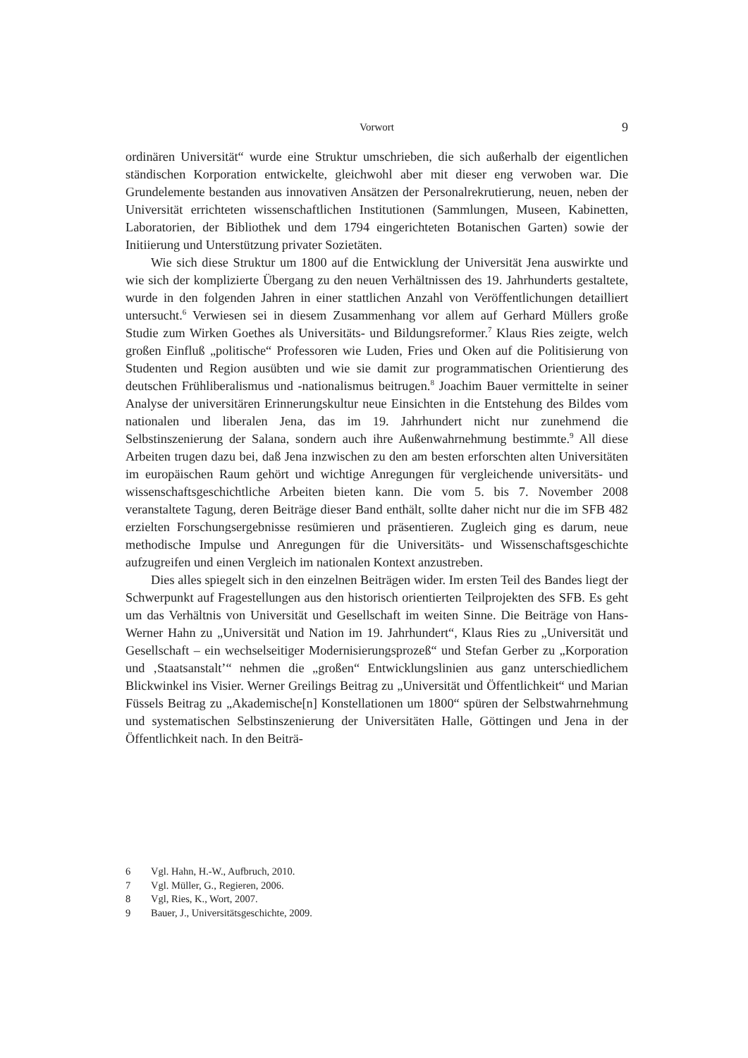Vorwort
9
ordinären Universität“ wurde eine Struktur umschrieben, die sich außerhalb der eigentlichen ständischen Korporation entwickelte, gleichwohl aber mit dieser eng verwoben war. Die Grundelemente bestanden aus innovativen Ansätzen der Personalrekrutierung, neuen, neben der Universität errichteten wissenschaftlichen Institutionen (Sammlungen, Museen, Kabinetten, Laboratorien, der Bibliothek und dem 1794 eingerichteten Botanischen Garten) sowie der Initiierung und Unterstützung privater Sozietäten.
Wie sich diese Struktur um 1800 auf die Entwicklung der Universität Jena auswirkte und wie sich der komplizierte Übergang zu den neuen Verhältnissen des 19. Jahrhunderts gestaltete, wurde in den folgenden Jahren in einer stattlichen Anzahl von Veröffentlichungen detailliert untersucht.<sup>6</sup> Verwiesen sei in diesem Zusammenhang vor allem auf Gerhard Müllers große Studie zum Wirken Goethes als Universitäts- und Bildungsreformer.<sup>7</sup> Klaus Ries zeigte, welch großen Einfluß „politische“ Professoren wie Luden, Fries und Oken auf die Politisierung von Studenten und Region ausübten und wie sie damit zur programmatischen Orientierung des deutschen Frühliberalismus und -nationalismus beitrugen.<sup>8</sup> Joachim Bauer vermittelte in seiner Analyse der universitären Erinnerungskultur neue Einsichten in die Entstehung des Bildes vom nationalen und liberalen Jena, das im 19. Jahrhundert nicht nur zunehmend die Selbstinszenierung der Salana, sondern auch ihre Außenwahrnehmung bestimmte.<sup>9</sup> All diese Arbeiten trugen dazu bei, daß Jena inzwischen zu den am besten erforschten alten Universitäten im europäischen Raum gehört und wichtige Anregungen für vergleichende universitäts- und wissenschaftsgeschichtliche Arbeiten bieten kann. Die vom 5. bis 7. November 2008 veranstaltete Tagung, deren Beiträge dieser Band enthält, sollte daher nicht nur die im SFB 482 erzielten Forschungsergebnisse resümieren und präsentieren. Zugleich ging es darum, neue methodische Impulse und Anregungen für die Universitäts- und Wissenschaftsgeschichte aufzugreifen und einen Vergleich im nationalen Kontext anzustreben.
Dies alles spiegelt sich in den einzelnen Beiträgen wider. Im ersten Teil des Bandes liegt der Schwerpunkt auf Fragestellungen aus den historisch orientierten Teilprojekten des SFB. Es geht um das Verhältnis von Universität und Gesellschaft im weiten Sinne. Die Beiträge von Hans-Werner Hahn zu „Universität und Nation im 19. Jahrhundert“, Klaus Ries zu „Universität und Gesellschaft – ein wechselseitiger Modernisierungsprozeß“ und Stefan Gerber zu „Korporation und ‚Staatsanstalt’“ nehmen die „großen“ Entwicklungslinien aus ganz unterschiedlichem Blickwinkel ins Visier. Werner Greilings Beitrag zu „Universität und Öffentlichkeit“ und Marian Füssels Beitrag zu „Akademische[n] Konstellationen um 1800“ spüren der Selbstwahrnehmung und systematischen Selbstinszenierung der Universitäten Halle, Göttingen und Jena in der Öffentlichkeit nach. In den Beiträ-
6 Vgl. Hahn, H.-W., Aufbruch, 2010.
7 Vgl. Müller, G., Regieren, 2006.
8 Vgl, Ries, K., Wort, 2007.
9 Bauer, J., Universitätsgeschichte, 2009.